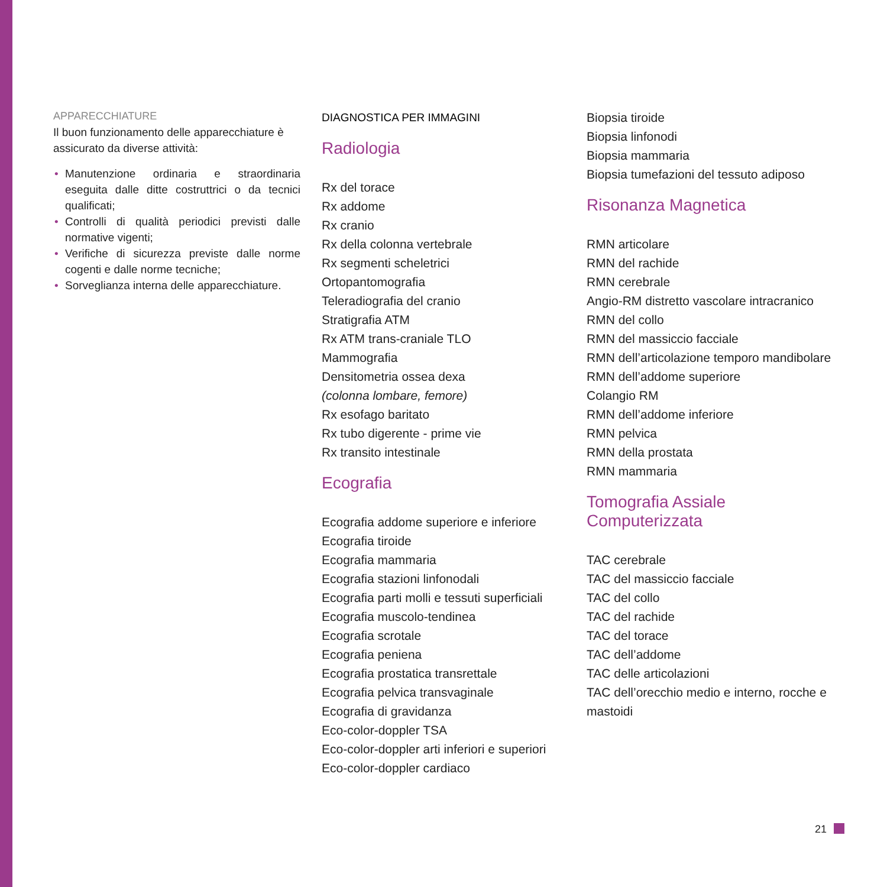APPARECCHIATURE
Il buon funzionamento delle apparecchiature è assicurato da diverse attività:
• Manutenzione ordinaria e straordinaria eseguita dalle ditte costruttrici o da tecnici qualificati;
• Controlli di qualità periodici previsti dalle normative vigenti;
• Verifiche di sicurezza previste dalle norme cogenti e dalle norme tecniche;
• Sorveglianza interna delle apparecchiature.
DIAGNOSTICA PER IMMAGINI
Radiologia
Rx del torace
Rx addome
Rx cranio
Rx della colonna vertebrale
Rx segmenti scheletrici
Ortopantomografia
Teleradiografia del cranio
Stratigrafia ATM
Rx ATM trans-craniale TLO
Mammografia
Densitometria ossea dexa
(colonna lombare, femore)
Rx esofago baritato
Rx tubo digerente - prime vie
Rx transito intestinale
Ecografia
Ecografia addome superiore e inferiore
Ecografia tiroide
Ecografia mammaria
Ecografia stazioni linfonodali
Ecografia parti molli e tessuti superficiali
Ecografia muscolo-tendinea
Ecografia scrotale
Ecografia peniena
Ecografia prostatica transrettale
Ecografia pelvica transvaginale
Ecografia di gravidanza
Eco-color-doppler TSA
Eco-color-doppler arti inferiori e superiori
Eco-color-doppler cardiaco
Biopsia tiroide
Biopsia linfonodi
Biopsia mammaria
Biopsia tumefazioni del tessuto adiposo
Risonanza Magnetica
RMN articolare
RMN del rachide
RMN cerebrale
Angio-RM distretto vascolare intracranico
RMN del collo
RMN del massiccio facciale
RMN dell’articolazione temporo mandibolare
RMN dell’addome superiore
Colangio RM
RMN dell’addome inferiore
RMN pelvica
RMN della prostata
RMN mammaria
Tomografia Assiale Computerizzata
TAC cerebrale
TAC del massiccio facciale
TAC del collo
TAC del rachide
TAC del torace
TAC dell’addome
TAC delle articolazioni
TAC dell’orecchio medio e interno, rocche e mastoidi
21